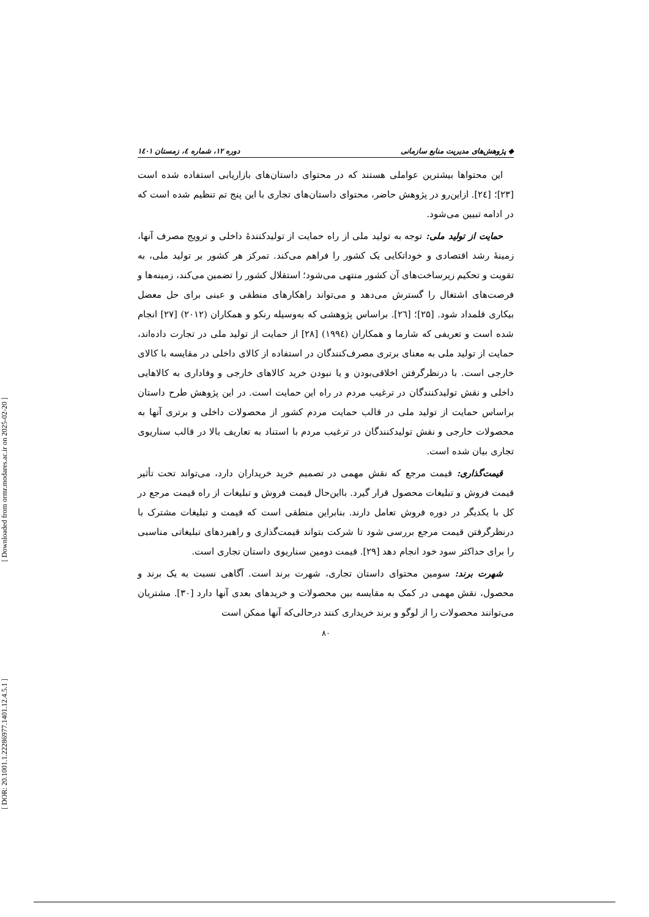[ Downloaded from ormr.modares.ac.ir on 2025-02-20 ]
[ DOR: 20.1001.1.22286977.1401.12.4.5.1 ]
◆ پژوهش‌های مدیریت منابع سازمانی دوره ۱۲، شماره ٤، زمستان ۱٤۰۱
این محتواها بیشترین عواملی هستند که در محتوای داستان‌های بازاریابی استفاده شده است [۲۳]؛ [۲٤]. ازاین‌رو در پژوهش حاضر، محتوای داستان‌های تجاری با این پنج تم تنظیم شده است که در ادامه تبیین می‌شود.
حمایت از تولید ملی: توجه به تولید ملی از راه حمایت از تولیدکنندهٔ داخلی و ترویج مصرف آنها، زمینهٔ رشد اقتصادی و خوداتکایی یک کشور را فراهم می‌کند. تمرکز هر کشور بر تولید ملی، به تقویت و تحکیم زیرساخت‌های آن کشور منتهی می‌شود؛ استقلال کشور را تضمین می‌کند، زمینه‌ها و فرصت‌های اشتغال را گسترش می‌دهد و می‌تواند راهکارهای منطقی و عینی برای حل معضل بیکاری قلمداد شود. [۲۵]؛ [۲٦]. براساس پژوهشی که به‌وسیله رنکو و همکاران (۲۰۱۲) [۲۷] انجام شده است و تعریفی که شارما و همکاران (۱۹۹٤) [۲۸] از حمایت از تولید ملی در تجارت داده‌اند، حمایت از تولید ملی به معنای برتری مصرف‌کنندگان در استفاده از کالای داخلی در مقایسه با کالای خارجی است. با درنظرگرفتن اخلاقی‌بودن و یا نبودن خرید کالاهای خارجی و وفاداری به کالاهایی داخلی و نقش تولیدکنندگان در ترغیب مردم در راه این حمایت است. در این پژوهش طرح داستان براساس حمایت از تولید ملی در قالب حمایت مردم کشور از محصولات داخلی و برتری آنها به محصولات خارجی و نقش تولیدکنندگان در ترغیب مردم با استناد به تعاریف بالا در قالب سناریوی تجاری بیان شده است.
قیمت‌گذاری: قیمت مرجع که نقش مهمی در تصمیم خرید خریداران دارد، می‌تواند تحت تأثیر قیمت فروش و تبلیغات محصول قرار گیرد. بااین‌حال قیمت فروش و تبلیغات از راه قیمت مرجع در کل با یکدیگر در دوره فروش تعامل دارند. بنابراین منطقی است که قیمت و تبلیغات مشترک با درنظرگرفتن قیمت مرجع بررسی شود تا شرکت بتواند قیمت‌گذاری و راهبردهای تبلیغاتی مناسبی را برای حداکثر سود خود انجام دهد [۲۹]. قیمت دومین سناریوی داستان تجاری است.
شهرت برند: سومین محتوای داستان تجاری، شهرت برند است. آگاهی نسبت به یک برند و محصول، نقش مهمی در کمک به مقایسه بین محصولات و خریدهای بعدی آنها دارد [۳۰]. مشتریان می‌توانند محصولات را از لوگو و برند خریداری کنند درحالی‌که آنها ممکن است
۸۰